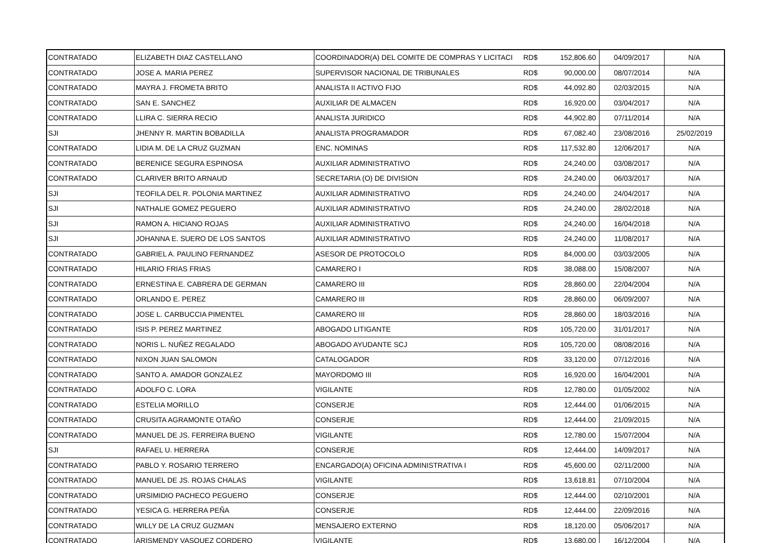| CONTRATADO | ELIZABETH DIAZ CASTELLANO | COORDINADOR(A) DEL COMITE DE COMPRAS Y LICITACI | RD$ | 152,806.60 | 04/09/2017 | N/A |
| CONTRATADO | JOSE A. MARIA PEREZ | SUPERVISOR NACIONAL DE TRIBUNALES | RD$ | 90,000.00 | 08/07/2014 | N/A |
| CONTRATADO | MAYRA J. FROMETA BRITO | ANALISTA II ACTIVO FIJO | RD$ | 44,092.80 | 02/03/2015 | N/A |
| CONTRATADO | SAN E. SANCHEZ | AUXILIAR DE ALMACEN | RD$ | 16,920.00 | 03/04/2017 | N/A |
| CONTRATADO | LLIRA C. SIERRA RECIO | ANALISTA JURIDICO | RD$ | 44,902.80 | 07/11/2014 | N/A |
| SJI | JHENNY R. MARTIN BOBADILLA | ANALISTA PROGRAMADOR | RD$ | 67,082.40 | 23/08/2016 | 25/02/2019 |
| CONTRATADO | LIDIA M. DE LA CRUZ GUZMAN | ENC. NOMINAS | RD$ | 117,532.80 | 12/06/2017 | N/A |
| CONTRATADO | BERENICE SEGURA ESPINOSA | AUXILIAR ADMINISTRATIVO | RD$ | 24,240.00 | 03/08/2017 | N/A |
| CONTRATADO | CLARIVER BRITO ARNAUD | SECRETARIA (O) DE DIVISION | RD$ | 24,240.00 | 06/03/2017 | N/A |
| SJI | TEOFILA DEL R. POLONIA MARTINEZ | AUXILIAR ADMINISTRATIVO | RD$ | 24,240.00 | 24/04/2017 | N/A |
| SJI | NATHALIE GOMEZ PEGUERO | AUXILIAR ADMINISTRATIVO | RD$ | 24,240.00 | 28/02/2018 | N/A |
| SJI | RAMON A. HICIANO ROJAS | AUXILIAR ADMINISTRATIVO | RD$ | 24,240.00 | 16/04/2018 | N/A |
| SJI | JOHANNA E. SUERO DE LOS SANTOS | AUXILIAR ADMINISTRATIVO | RD$ | 24,240.00 | 11/08/2017 | N/A |
| CONTRATADO | GABRIEL A. PAULINO FERNANDEZ | ASESOR DE PROTOCOLO | RD$ | 84,000.00 | 03/03/2005 | N/A |
| CONTRATADO | HILARIO FRIAS FRIAS | CAMARERO I | RD$ | 38,088.00 | 15/08/2007 | N/A |
| CONTRATADO | ERNESTINA E. CABRERA DE GERMAN | CAMARERO III | RD$ | 28,860.00 | 22/04/2004 | N/A |
| CONTRATADO | ORLANDO E. PEREZ | CAMARERO III | RD$ | 28,860.00 | 06/09/2007 | N/A |
| CONTRATADO | JOSE L. CARBUCCIA PIMENTEL | CAMARERO III | RD$ | 28,860.00 | 18/03/2016 | N/A |
| CONTRATADO | ISIS P. PEREZ MARTINEZ | ABOGADO LITIGANTE | RD$ | 105,720.00 | 31/01/2017 | N/A |
| CONTRATADO | NORIS L. NUÑEZ REGALADO | ABOGADO AYUDANTE SCJ | RD$ | 105,720.00 | 08/08/2016 | N/A |
| CONTRATADO | NIXON JUAN SALOMON | CATALOGADOR | RD$ | 33,120.00 | 07/12/2016 | N/A |
| CONTRATADO | SANTO A. AMADOR GONZALEZ | MAYORDOMO III | RD$ | 16,920.00 | 16/04/2001 | N/A |
| CONTRATADO | ADOLFO C. LORA | VIGILANTE | RD$ | 12,780.00 | 01/05/2002 | N/A |
| CONTRATADO | ESTELIA MORILLO | CONSERJE | RD$ | 12,444.00 | 01/06/2015 | N/A |
| CONTRATADO | CRUSITA AGRAMONTE OTAÑO | CONSERJE | RD$ | 12,444.00 | 21/09/2015 | N/A |
| CONTRATADO | MANUEL DE JS. FERREIRA BUENO | VIGILANTE | RD$ | 12,780.00 | 15/07/2004 | N/A |
| SJI | RAFAEL U. HERRERA | CONSERJE | RD$ | 12,444.00 | 14/09/2017 | N/A |
| CONTRATADO | PABLO Y. ROSARIO TERRERO | ENCARGADO(A) OFICINA ADMINISTRATIVA I | RD$ | 45,600.00 | 02/11/2000 | N/A |
| CONTRATADO | MANUEL DE JS. ROJAS CHALAS | VIGILANTE | RD$ | 13,618.81 | 07/10/2004 | N/A |
| CONTRATADO | URSIMIDIO PACHECO PEGUERO | CONSERJE | RD$ | 12,444.00 | 02/10/2001 | N/A |
| CONTRATADO | YESICA G. HERRERA PEÑA | CONSERJE | RD$ | 12,444.00 | 22/09/2016 | N/A |
| CONTRATADO | WILLY DE LA CRUZ GUZMAN | MENSAJERO EXTERNO | RD$ | 18,120.00 | 05/06/2017 | N/A |
| CONTRATADO | ARISMENDY VASQUEZ CORDERO | VIGILANTE | RD$ | 13,680.00 | 16/12/2004 | N/A |